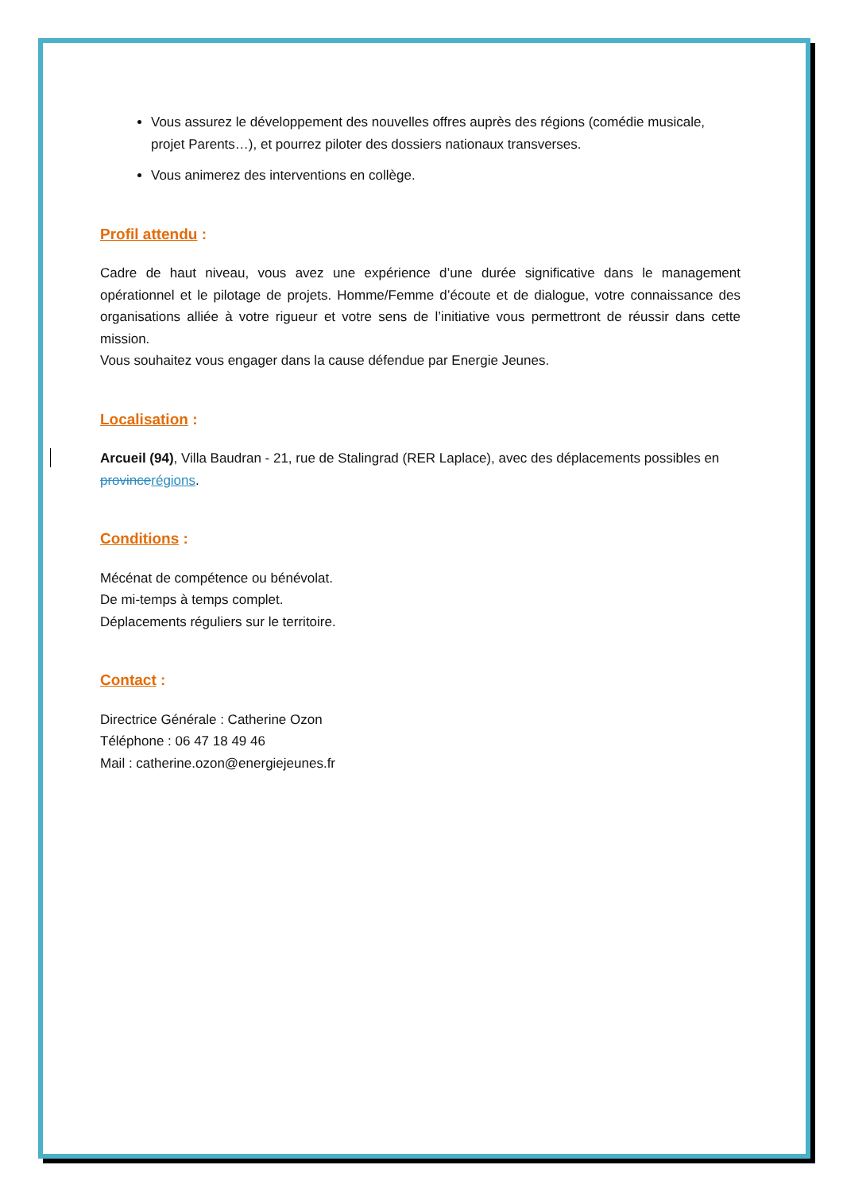Vous assurez le développement des nouvelles offres auprès des régions (comédie musicale, projet Parents…), et pourrez piloter des dossiers nationaux transverses.
Vous animerez des interventions en collège.
Profil attendu :
Cadre de haut niveau, vous avez une expérience d’une durée significative dans le management opérationnel et le pilotage de projets. Homme/Femme d’écoute et de dialogue, votre connaissance des organisations alliée à votre rigueur et votre sens de l’initiative vous permettront de réussir dans cette mission.
Vous souhaitez vous engager dans la cause défendue par Energie Jeunes.
Localisation :
Arcueil (94), Villa Baudran - 21, rue de Stalingrad (RER Laplace), avec des déplacements possibles en province régions.
Conditions :
Mécénat de compétence ou bénévolat.
De mi-temps à temps complet.
Déplacements réguliers sur le territoire.
Contact :
Directrice Générale : Catherine Ozon
Téléphone : 06 47 18 49 46
Mail : catherine.ozon@energiejeunes.fr